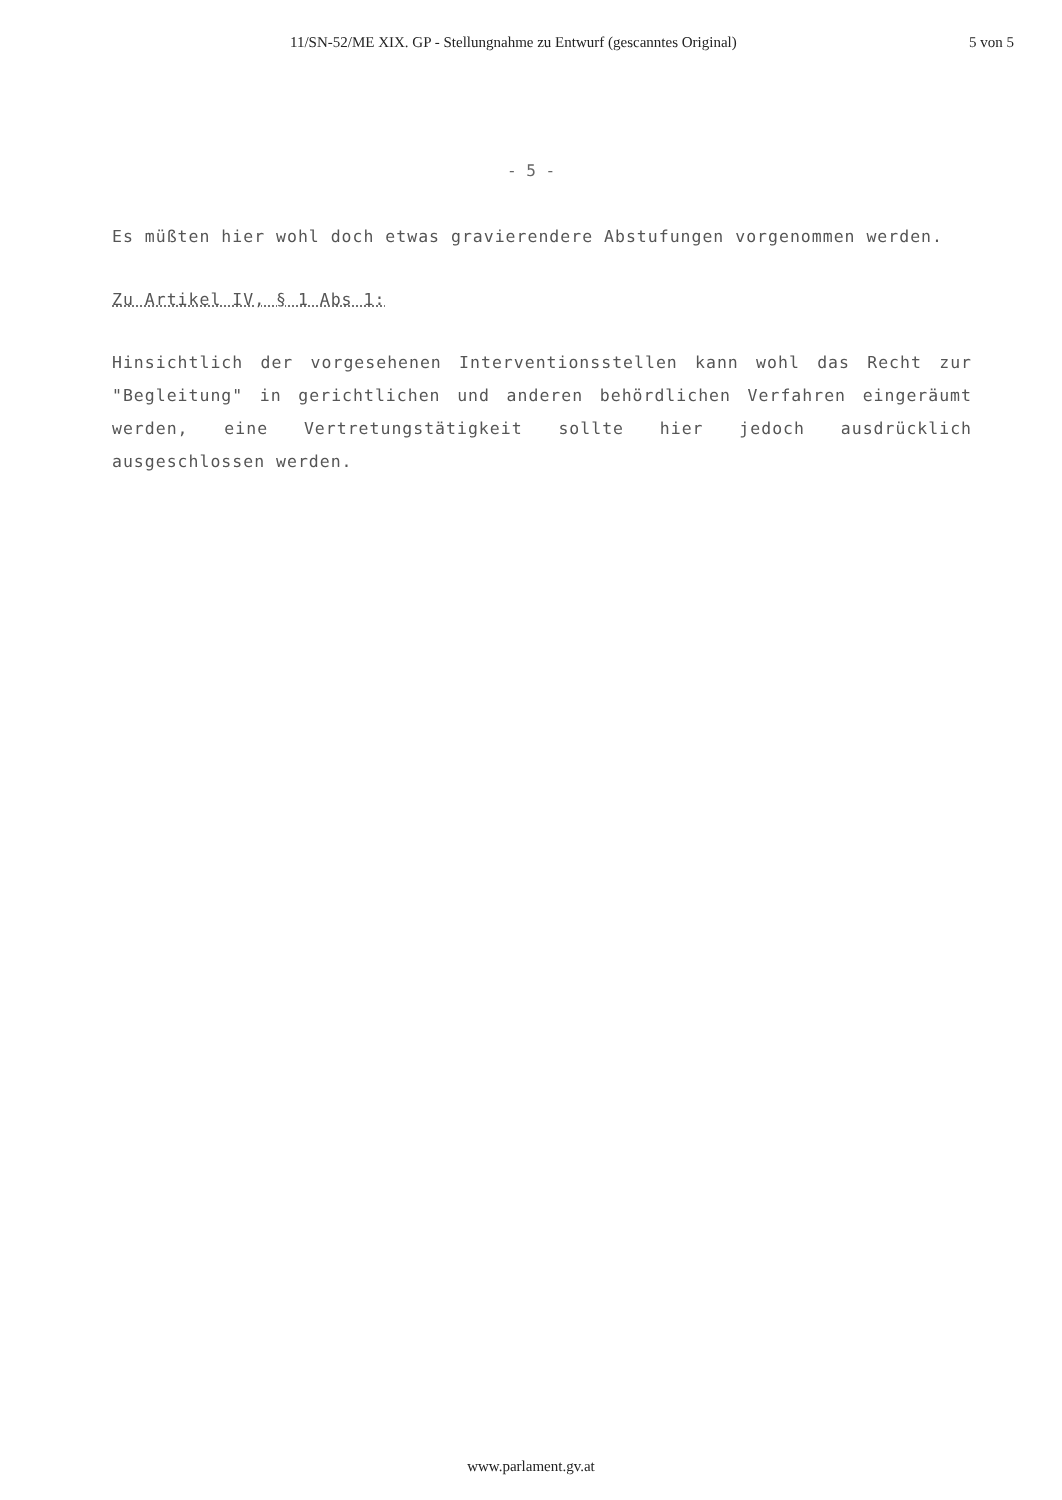11/SN-52/ME XIX. GP - Stellungnahme zu Entwurf (gescanntes Original) 5 von 5
- 5 -
Es müßten hier wohl doch etwas gravierendere Abstufungen vorgenommen werden.
Zu Artikel IV, § 1 Abs 1:
Hinsichtlich der vorgesehenen Interventionsstellen kann wohl das Recht zur "Begleitung" in gerichtlichen und anderen behördlichen Verfahren eingeräumt werden, eine Vertretungstätigkeit sollte hier jedoch ausdrücklich ausgeschlossen werden.
www.parlament.gv.at